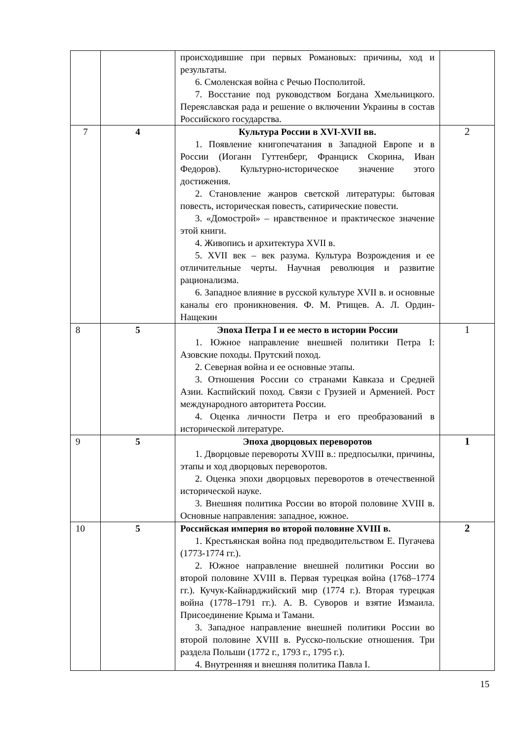| | | происходившие при первых Романовых: причины, ход и результаты. 6. Смоленская война с Речью Посполитой. 7. Восстание под руководством Богдана Хмельницкого. Переяславская рада и решение о включении Украины в состав Российского государства. | |
| 7 | 4 | Культура России в XVI-XVII вв. 1. Появление книгопечатания в Западной Европе и в России (Иоганн Гуттенберг, Франциск Скорина, Иван Федоров). Культурно-историческое значение этого достижения. 2. Становление жанров светской литературы: бытовая повесть, историческая повесть, сатирические повести. 3. «Домострой» – нравственное и практическое значение этой книги. 4. Живопись и архитектура XVII в. 5. XVII век – век разума. Культура Возрождения и ее отличительные черты. Научная революция и развитие рационализма. 6. Западное влияние в русской культуре XVII в. и основные каналы его проникновения. Ф. М. Ртищев. А. Л. Ордин-Нащекин | 2 |
| 8 | 5 | Эпоха Петра I и ее место в истории России 1. Южное направление внешней политики Петра I: Азовские походы. Прутский поход. 2. Северная война и ее основные этапы. 3. Отношения России со странами Кавказа и Средней Азии. Каспийский поход. Связи с Грузией и Арменией. Рост международного авторитета России. 4. Оценка личности Петра и его преобразований в исторической литературе. | 1 |
| 9 | 5 | Эпоха дворцовых переворотов 1. Дворцовые перевороты XVIII в.: предпосылки, причины, этапы и ход дворцовых переворотов. 2. Оценка эпохи дворцовых переворотов в отечественной исторической науке. 3. Внешняя политика России во второй половине XVIII в. Основные направления: западное, южное. | 1 |
| 10 | 5 | Российская империя во второй половине XVIII в. 1. Крестьянская война под предводительством Е. Пугачева (1773-1774 гг.). 2. Южное направление внешней политики России во второй половине XVIII в. Первая турецкая война (1768–1774 гг.). Кучук-Кайнарджийский мир (1774 г.). Вторая турецкая война (1778–1791 гг.). А. В. Суворов и взятие Измаила. Присоединение Крыма и Тамани. 3. Западное направление внешней политики России во второй половине XVIII в. Русско-польские отношения. Три раздела Польши (1772 г., 1793 г., 1795 г.). 4. Внутренняя и внешняя политика Павла I. | 2 |
15